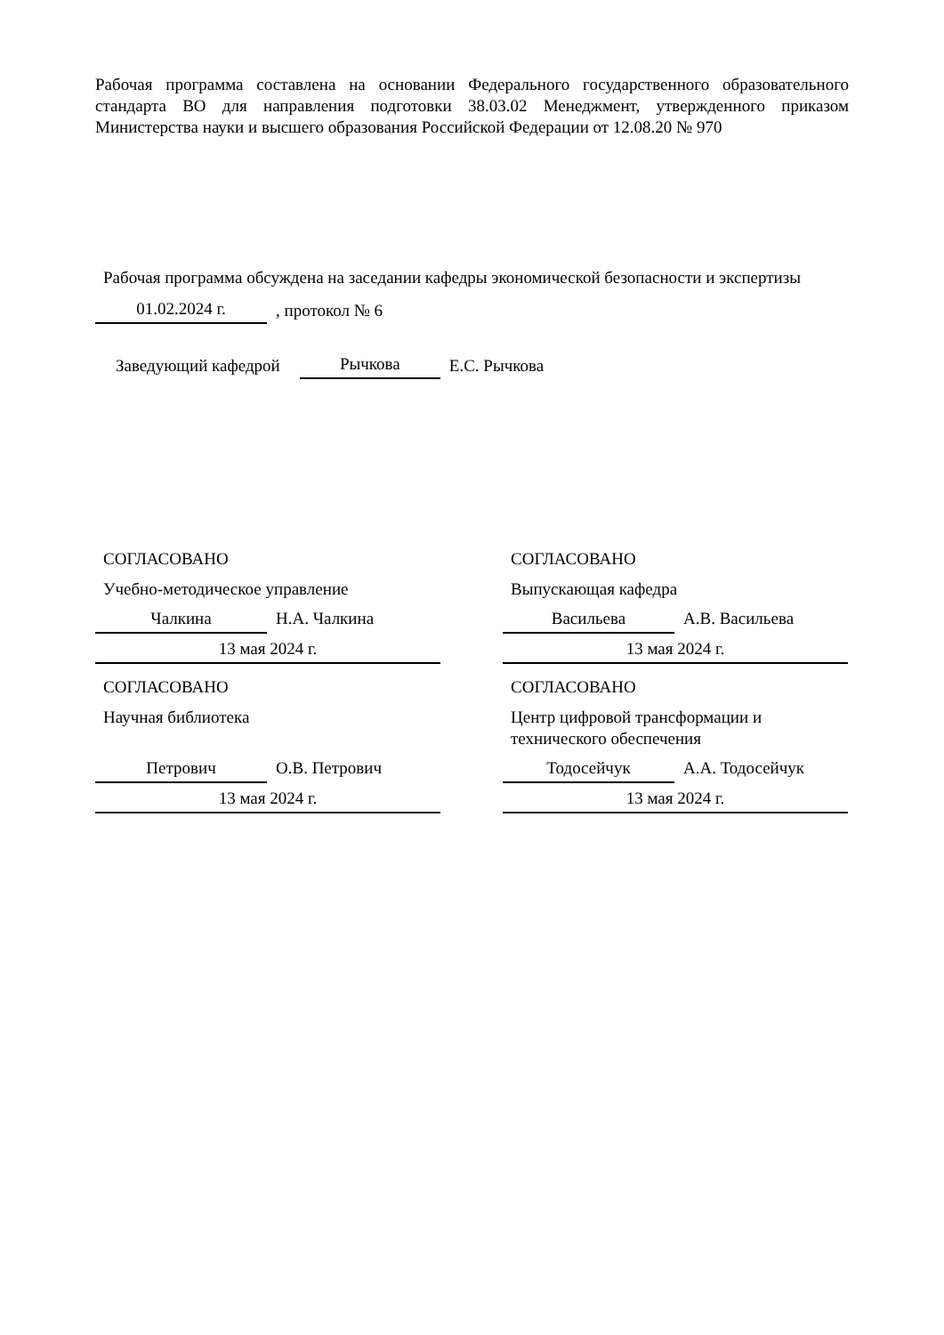Рабочая программа составлена на основании Федерального государственного образовательного стандарта ВО для направления подготовки 38.03.02 Менеджмент, утвержденного приказом Министерства науки и высшего образования Российской Федерации от 12.08.20 № 970
Рабочая программа обсуждена на заседании кафедры экономической безопасности и экспертизы
01.02.2024 г., протокол № 6
Заведующий кафедрой Рычкова Е.С. Рычкова
СОГЛАСОВАНО
Учебно-методическое управление
Чалкина Н.А. Чалкина
13 мая 2024 г.
СОГЛАСОВАНО
Выпускающая кафедра
Васильева А.В. Васильева
13 мая 2024 г.
СОГЛАСОВАНО
Научная библиотека
Петрович О.В. Петрович
13 мая 2024 г.
СОГЛАСОВАНО
Центр цифровой трансформации и технического обеспечения
Тодосейчук А.А. Тодосейчук
13 мая 2024 г.